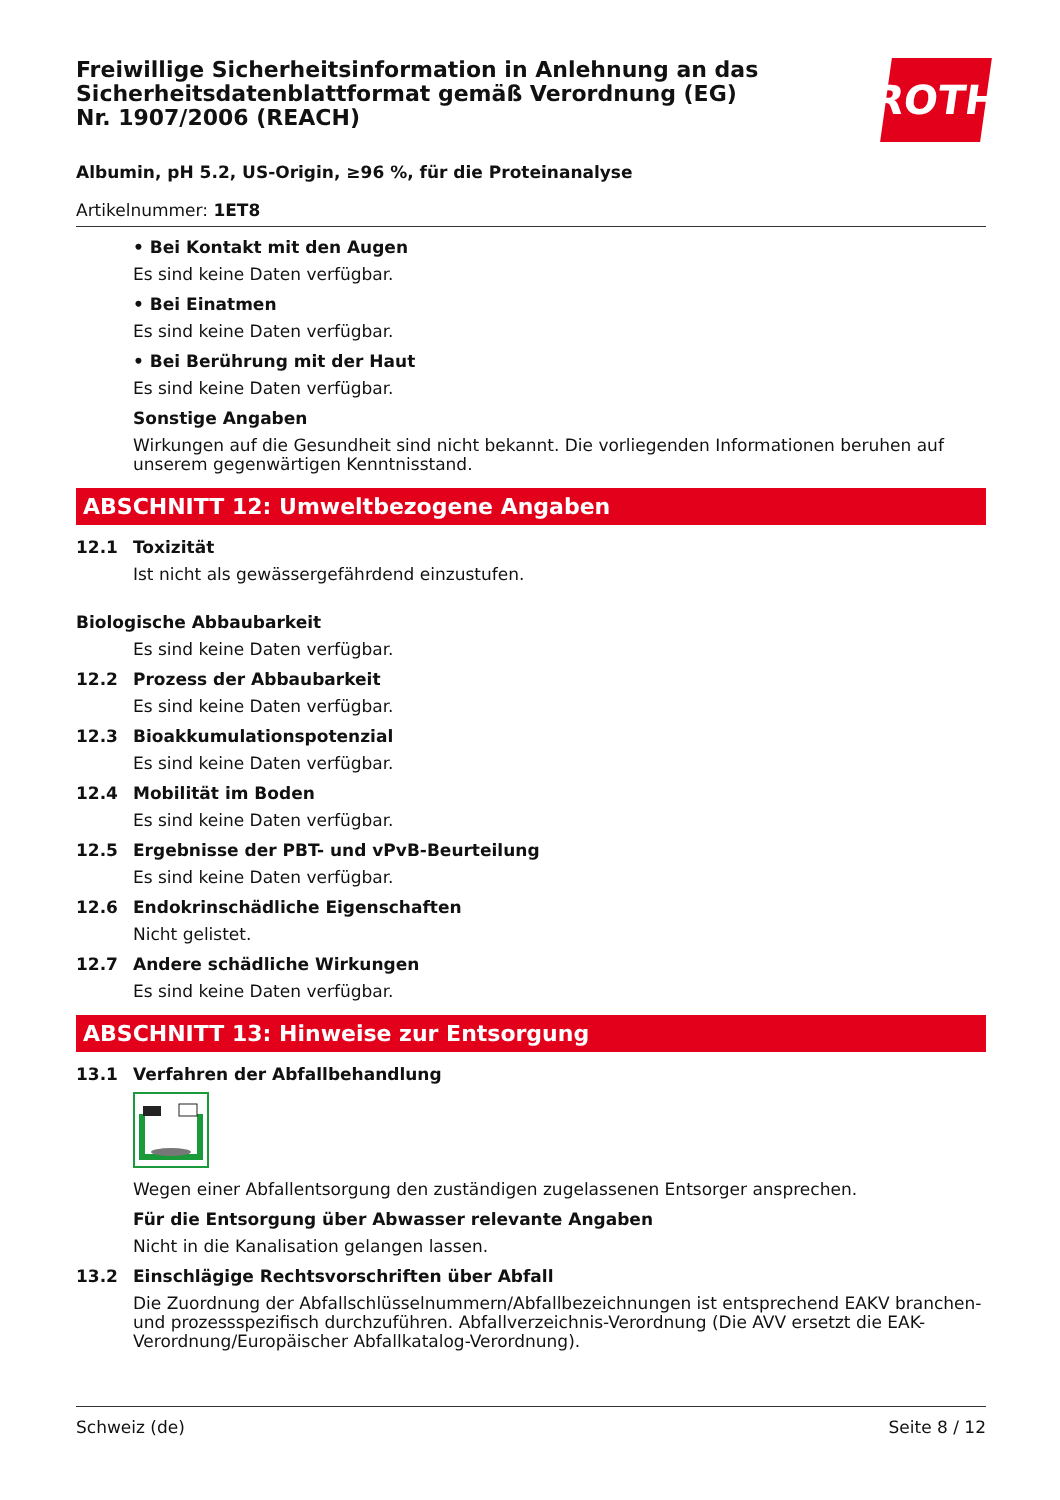ROTH
Freiwillige Sicherheitsinformation in Anlehnung an das Sicherheitsdatenblattformat gemäß Verordnung (EG) Nr. 1907/2006 (REACH)
Albumin, pH 5.2, US-Origin, ≥96 %, für die Proteinanalyse
Artikelnummer: 1ET8
• Bei Kontakt mit den Augen
Es sind keine Daten verfügbar.
• Bei Einatmen
Es sind keine Daten verfügbar.
• Bei Berührung mit der Haut
Es sind keine Daten verfügbar.
Sonstige Angaben
Wirkungen auf die Gesundheit sind nicht bekannt. Die vorliegenden Informationen beruhen auf unserem gegenwärtigen Kenntnisstand.
ABSCHNITT 12: Umweltbezogene Angaben
12.1 Toxizität
Ist nicht als gewässergefährdend einzustufen.
Biologische Abbaubarkeit
Es sind keine Daten verfügbar.
12.2 Prozess der Abbaubarkeit
Es sind keine Daten verfügbar.
12.3 Bioakkumulationspotenzial
Es sind keine Daten verfügbar.
12.4 Mobilität im Boden
Es sind keine Daten verfügbar.
12.5 Ergebnisse der PBT- und vPvB-Beurteilung
Es sind keine Daten verfügbar.
12.6 Endokrinschädliche Eigenschaften
Nicht gelistet.
12.7 Andere schädliche Wirkungen
Es sind keine Daten verfügbar.
ABSCHNITT 13: Hinweise zur Entsorgung
13.1 Verfahren der Abfallbehandlung
Wegen einer Abfallentsorgung den zuständigen zugelassenen Entsorger ansprechen.
Für die Entsorgung über Abwasser relevante Angaben
Nicht in die Kanalisation gelangen lassen.
13.2 Einschlägige Rechtsvorschriften über Abfall
Die Zuordnung der Abfallschlüsselnummern/Abfallbezeichnungen ist entsprechend EAKV branchen- und prozessspezifisch durchzuführen. Abfallverzeichnis-Verordnung (Die AVV ersetzt die EAK-Verordnung/Europäischer Abfallkatalog-Verordnung).
Schweiz (de) Seite 8 / 12